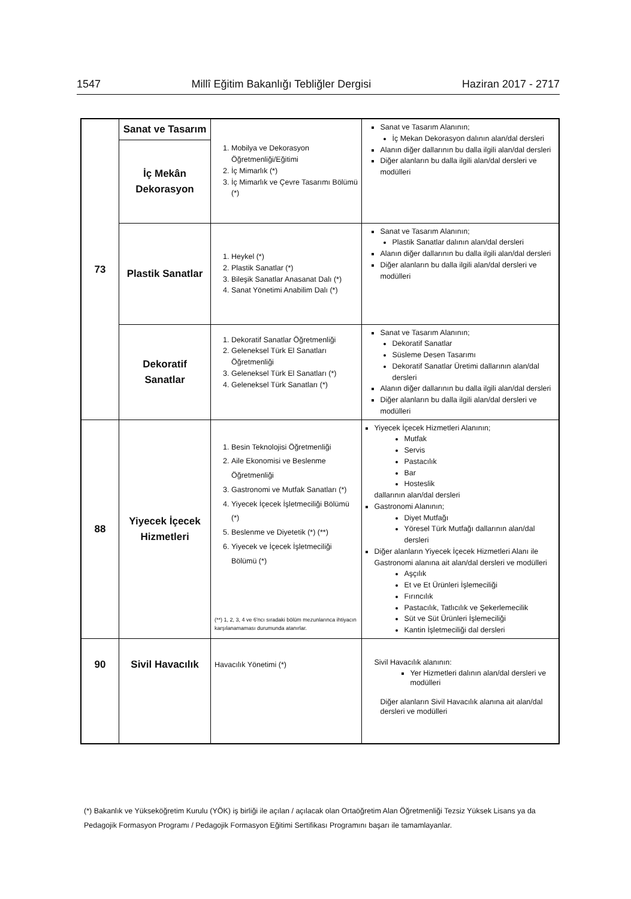1547 Millî Eğitim Bakanlığı Tebliğler Dergisi Haziran 2017 - 2717
| 73 | Sanat ve Tasarım | 1. Mobilya ve Dekorasyon Öğretmenliği/Eğitimi 2. İç Mimarlık (*) 3. İç Mimarlık ve Çevre Tasarımı Bölümü (*) | Sanat ve Tasarım Alanının; İç Mekan Dekorasyon dalının alan/dal dersleri Alanın diğer dallarının bu dalla ilgili alan/dal dersleri Diğer alanların bu dalla ilgili alan/dal dersleri ve modülleri |
| | İç Mekân Dekorasyon | | |
| | Plastik Sanatlar | 1. Heykel (*) 2. Plastik Sanatlar (*) 3. Bileşik Sanatlar Anasanat Dalı (*) 4. Sanat Yönetimi Anabilim Dalı (*) | Sanat ve Tasarım Alanının; Plastik Sanatlar dalının alan/dal dersleri Alanın diğer dallarının bu dalla ilgili alan/dal dersleri Diğer alanların bu dalla ilgili alan/dal dersleri ve modülleri |
| | Dekoratif Sanatlar | 1. Dekoratif Sanatlar Öğretmenliği 2. Geleneksel Türk El Sanatları Öğretmenliği 3. Geleneksel Türk El Sanatları (*) 4. Geleneksel Türk Sanatları (*) | Sanat ve Tasarım Alanının; Dekoratif Sanatlar Süsleme Desen Tasarımı Dekoratif Sanatlar Üretimi dallarının alan/dal dersleri Alanın diğer dallarının bu dalla ilgili alan/dal dersleri Diğer alanların bu dalla ilgili alan/dal dersleri ve modülleri |
| 88 | Yiyecek İçecek Hizmetleri | 1. Besin Teknolojisi Öğretmenliği 2. Aile Ekonomisi ve Beslenme Öğretmenliği 3. Gastronomi ve Mutfak Sanatları (*) 4. Yiyecek İçecek İşletmeciliği Bölümü (*) 5. Beslenme ve Diyetetik (*) (**) 6. Yiyecek ve İçecek İşletmeciliği Bölümü (*) (**) 1, 2, 3, 4 ve 6'ncı sıradaki bölüm mezunlarınca ihtiyacın karşılanamaması durumunda atanırlar. | Yiyecek İçecek Hizmetleri Alanının; Mutfak Servis Pastacılık Bar Hosteslik dallarının alan/dal dersleri Gastronomi Alanının; Diyet Mutfağı Yöresel Türk Mutfağı dallarının alan/dal dersleri Diğer alanların Yiyecek İçecek Hizmetleri Alanı ile Gastronomi alanına ait alan/dal dersleri ve modülleri Aşçılık Et ve Et Ürünleri İşlemeciliği Fırıncılık Pastacılık, Tatlıcılık ve Şekerlemecilik Süt ve Süt Ürünleri İşlemeciliği Kantin İşletmeciliği dal dersleri |
| 90 | Sivil Havacılık | Havacılık Yönetimi (*) | Sivil Havacılık alanının: Yer Hizmetleri dalının alan/dal dersleri ve modülleri Diğer alanların Sivil Havacılık alanına ait alan/dal dersleri ve modülleri |
(*) Bakanlık ve Yükseköğretim Kurulu (YÖK) iş birliği ile açılan / açılacak olan Ortaöğretim Alan Öğretmenliği Tezsiz Yüksek Lisans ya da Pedagojik Formasyon Programı / Pedagojik Formasyon Eğitimi Sertifikası Programını başarı ile tamamlayanlar.